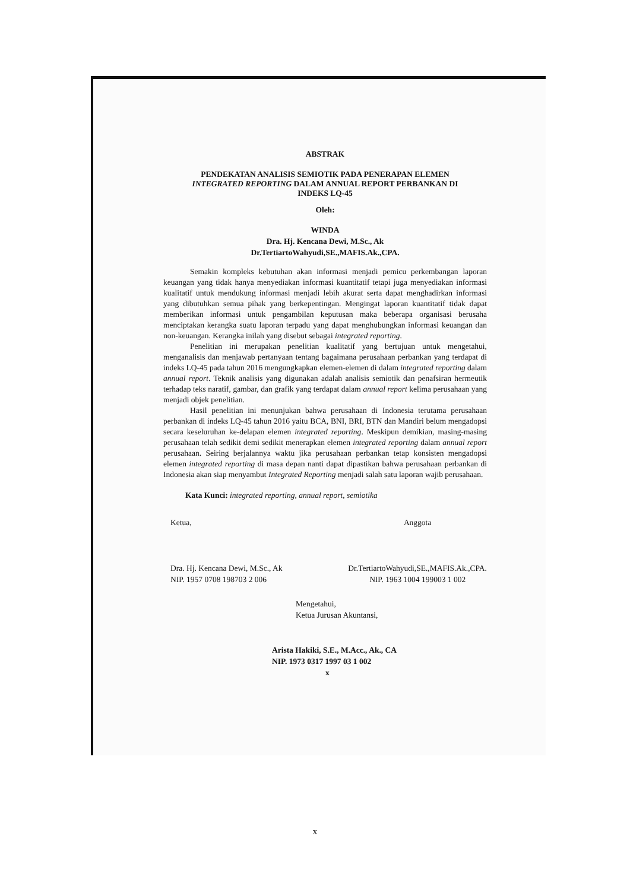ABSTRAK
PENDEKATAN ANALISIS SEMIOTIK PADA PENERAPAN ELEMEN
INTEGRATED REPORTING DALAM ANNUAL REPORT PERBANKAN DI
INDEKS LQ-45
Oleh:
WINDA
Dra. Hj. Kencana Dewi, M.Sc., Ak
Dr.TertiartoWahyudi,SE.,MAFIS.Ak.,CPA.
Semakin kompleks kebutuhan akan informasi menjadi pemicu perkembangan laporan keuangan yang tidak hanya menyediakan informasi kuantitatif tetapi juga menyediakan informasi kualitatif untuk mendukung informasi menjadi lebih akurat serta dapat menghadirkan informasi yang dibutuhkan semua pihak yang berkepentingan. Mengingat laporan kuantitatif tidak dapat memberikan informasi untuk pengambilan keputusan maka beberapa organisasi berusaha menciptakan kerangka suatu laporan terpadu yang dapat menghubungkan informasi keuangan dan non-keuangan. Kerangka inilah yang disebut sebagai integrated reporting.
Penelitian ini merupakan penelitian kualitatif yang bertujuan untuk mengetahui, menganalisis dan menjawab pertanyaan tentang bagaimana perusahaan perbankan yang terdapat di indeks LQ-45 pada tahun 2016 mengungkapkan elemen-elemen di dalam integrated reporting dalam annual report. Teknik analisis yang digunakan adalah analisis semiotik dan penafsiran hermeutik terhadap teks naratif, gambar, dan grafik yang terdapat dalam annual report kelima perusahaan yang menjadi objek penelitian.
Hasil penelitian ini menunjukan bahwa perusahaan di Indonesia terutama perusahaan perbankan di indeks LQ-45 tahun 2016 yaitu BCA, BNI, BRI, BTN dan Mandiri belum mengadopsi secara keseluruhan ke-delapan elemen integrated reporting. Meskipun demikian, masing-masing perusahaan telah sedikit demi sedikit menerapkan elemen integrated reporting dalam annual report perusahaan. Seiring berjalannya waktu jika perusahaan perbankan tetap konsisten mengadopsi elemen integrated reporting di masa depan nanti dapat dipastikan bahwa perusahaan perbankan di Indonesia akan siap menyambut Integrated Reporting menjadi salah satu laporan wajib perusahaan.
Kata Kunci: integrated reporting, annual report, semiotika
Ketua,
Dra. Hj. Kencana Dewi, M.Sc., Ak
NIP. 1957 0708 198703 2 006
Anggota
Dr.TertiartoWahyudi,SE.,MAFIS.Ak.,CPA.
NIP. 1963 1004 199003 1 002
Mengetahui,
Ketua Jurusan Akuntansi,
Arista Hakiki, S.E., M.Acc., Ak., CA
NIP. 1973 0317 1997 03 1 002
x
x